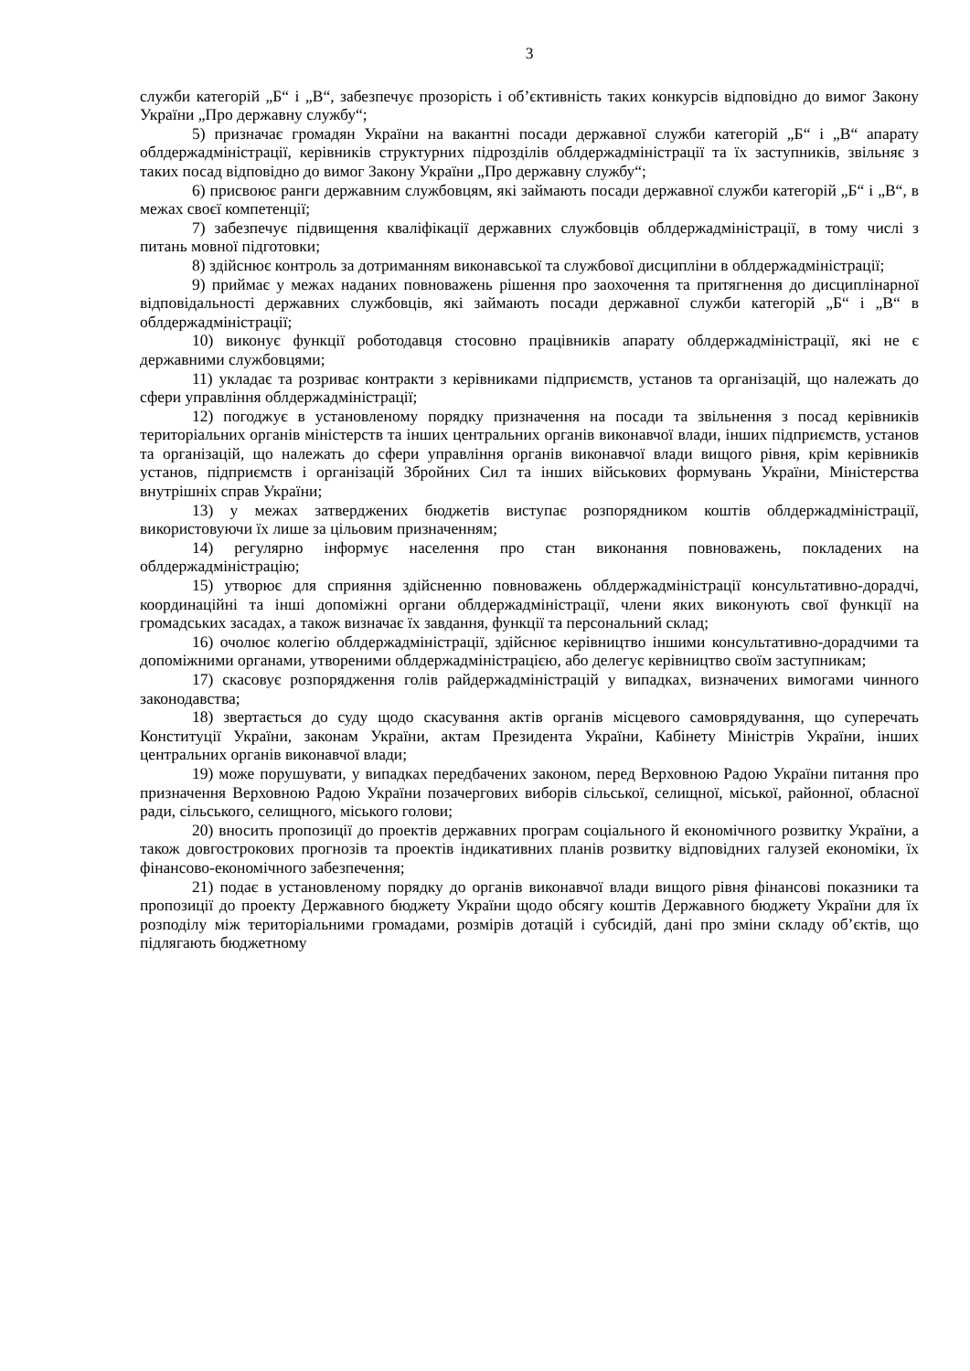3
служби категорій „Б“ і „В“, забезпечує прозорість і об’єктивність таких конкурсів відповідно до вимог Закону України „Про державну службу“;
5) призначає громадян України на вакантні посади державної служби категорій „Б“ і „В“ апарату облдержадміністрації, керівників структурних підрозділів облдержадміністрації та їх заступників, звільняє з таких посад відповідно до вимог Закону України „Про державну службу“;
6) присвоює ранги державним службовцям, які займають посади державної служби категорій „Б“ і „В“, в межах своєї компетенції;
7) забезпечує підвищення кваліфікації державних службовців облдержадміністрації, в тому числі з питань мовної підготовки;
8) здійснює контроль за дотриманням виконавської та службової дисципліни в облдержадміністрації;
9) приймає у межах наданих повноважень рішення про заохочення та притягнення до дисциплінарної відповідальності державних службовців, які займають посади державної служби категорій „Б“ і „В“ в облдержадміністрації;
10) виконує функції роботодавця стосовно працівників апарату облдержадміністрації, які не є державними службовцями;
11) укладає та розриває контракти з керівниками підприємств, установ та організацій, що належать до сфери управління облдержадміністрації;
12) погоджує в установленому порядку призначення на посади та звільнення з посад керівників територіальних органів міністерств та інших центральних органів виконавчої влади, інших підприємств, установ та організацій, що належать до сфери управління органів виконавчої влади вищого рівня, крім керівників установ, підприємств і організацій Збройних Сил та інших військових формувань України, Міністерства внутрішніх справ України;
13) у межах затверджених бюджетів виступає розпорядником коштів облдержадміністрації, використовуючи їх лише за цільовим призначенням;
14) регулярно інформує населення про стан виконання повноважень, покладених на облдержадміністрацію;
15) утворює для сприяння здійсненню повноважень облдержадміністрації консультативно-дорадчі, координаційні та інші допоміжні органи облдержадміністрації, члени яких виконують свої функції на громадських засадах, а також визначає їх завдання, функції та персональний склад;
16) очолює колегію облдержадміністрації, здійснює керівництво іншими консультативно-дорадчими та допоміжними органами, утвореними облдержадміністрацією, або делегує керівництво своїм заступникам;
17) скасовує розпорядження голів райдержадміністрацій у випадках, визначених вимогами чинного законодавства;
18) звертається до суду щодо скасування актів органів місцевого самоврядування, що суперечать Конституції України, законам України, актам Президента України, Кабінету Міністрів України, інших центральних органів виконавчої влади;
19) може порушувати, у випадках передбачених законом, перед Верховною Радою України питання про призначення Верховною Радою України позачергових виборів сільської, селищної, міської, районної, обласної ради, сільського, селищного, міського голови;
20) вносить пропозиції до проектів державних програм соціального й економічного розвитку України, а також довгострокових прогнозів та проектів індикативних планів розвитку відповідних галузей економіки, їх фінансово-економічного забезпечення;
21) подає в установленому порядку до органів виконавчої влади вищого рівня фінансові показники та пропозиції до проекту Державного бюджету України щодо обсягу коштів Державного бюджету України для їх розподілу між територіальними громадами, розмірів дотацій і субсидій, дані про зміни складу об’єктів, що підлягають бюджетному